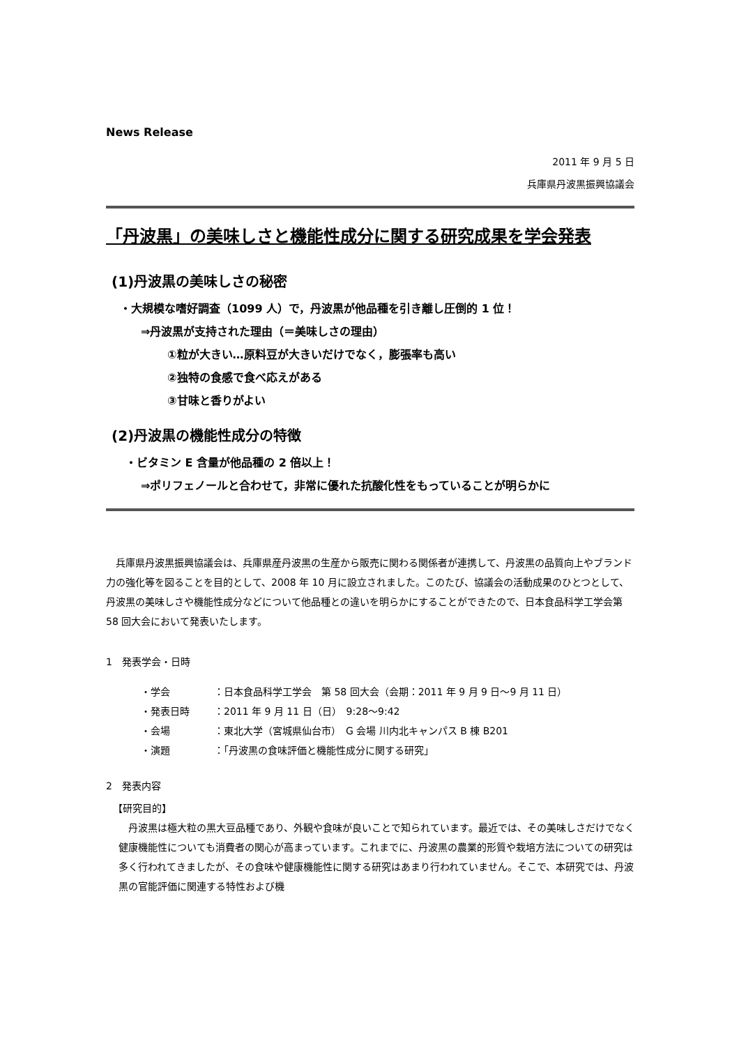News Release
2011 年 9 月 5 日
兵庫県丹波黒振興協議会
「丹波黒」の美味しさと機能性成分に関する研究成果を学会発表
(1)丹波黒の美味しさの秘密
・大規模な嗜好調査（1099 人）で，丹波黒が他品種を引き離し圧倒的 1 位！
⇒丹波黒が支持された理由（＝美味しさの理由）
①粒が大きい…原料豆が大きいだけでなく，膨張率も高い
②独特の食感で食べ応えがある
③甘味と香りがよい
(2)丹波黒の機能性成分の特徴
・ビタミン E 含量が他品種の 2 倍以上！
⇒ポリフェノールと合わせて，非常に優れた抗酸化性をもっていることが明らかに
　兵庫県丹波黒振興協議会は、兵庫県産丹波黒の生産から販売に関わる関係者が連携して、丹波黒の品質向上やブランド力の強化等を図ることを目的として、2008 年 10 月に設立されました。このたび、協議会の活動成果のひとつとして、丹波黒の美味しさや機能性成分などについて他品種との違いを明らかにすることができたので、日本食品科学工学会第 58 回大会において発表いたします。
1　発表学会・日時
・学会 ：日本食品科学工学会　第 58 回大会（会期：2011 年 9 月 9 日～9 月 11 日）
・発表日時 ：2011 年 9 月 11 日（日）　9:28～9:42
・会場 ：東北大学（宮城県仙台市）　G 会場 川内北キャンパス B 棟 B201
・演題 ：「丹波黒の食味評価と機能性成分に関する研究」
2　発表内容
【研究目的】
　丹波黒は極大粒の黒大豆品種であり、外観や食味が良いことで知られています。最近では、その美味しさだけでなく健康機能性についても消費者の関心が高まっています。これまでに、丹波黒の農業的形質や栽培方法についての研究は多く行われてきましたが、その食味や健康機能性に関する研究はあまり行われていません。そこで、本研究では、丹波黒の官能評価に関連する特性および機